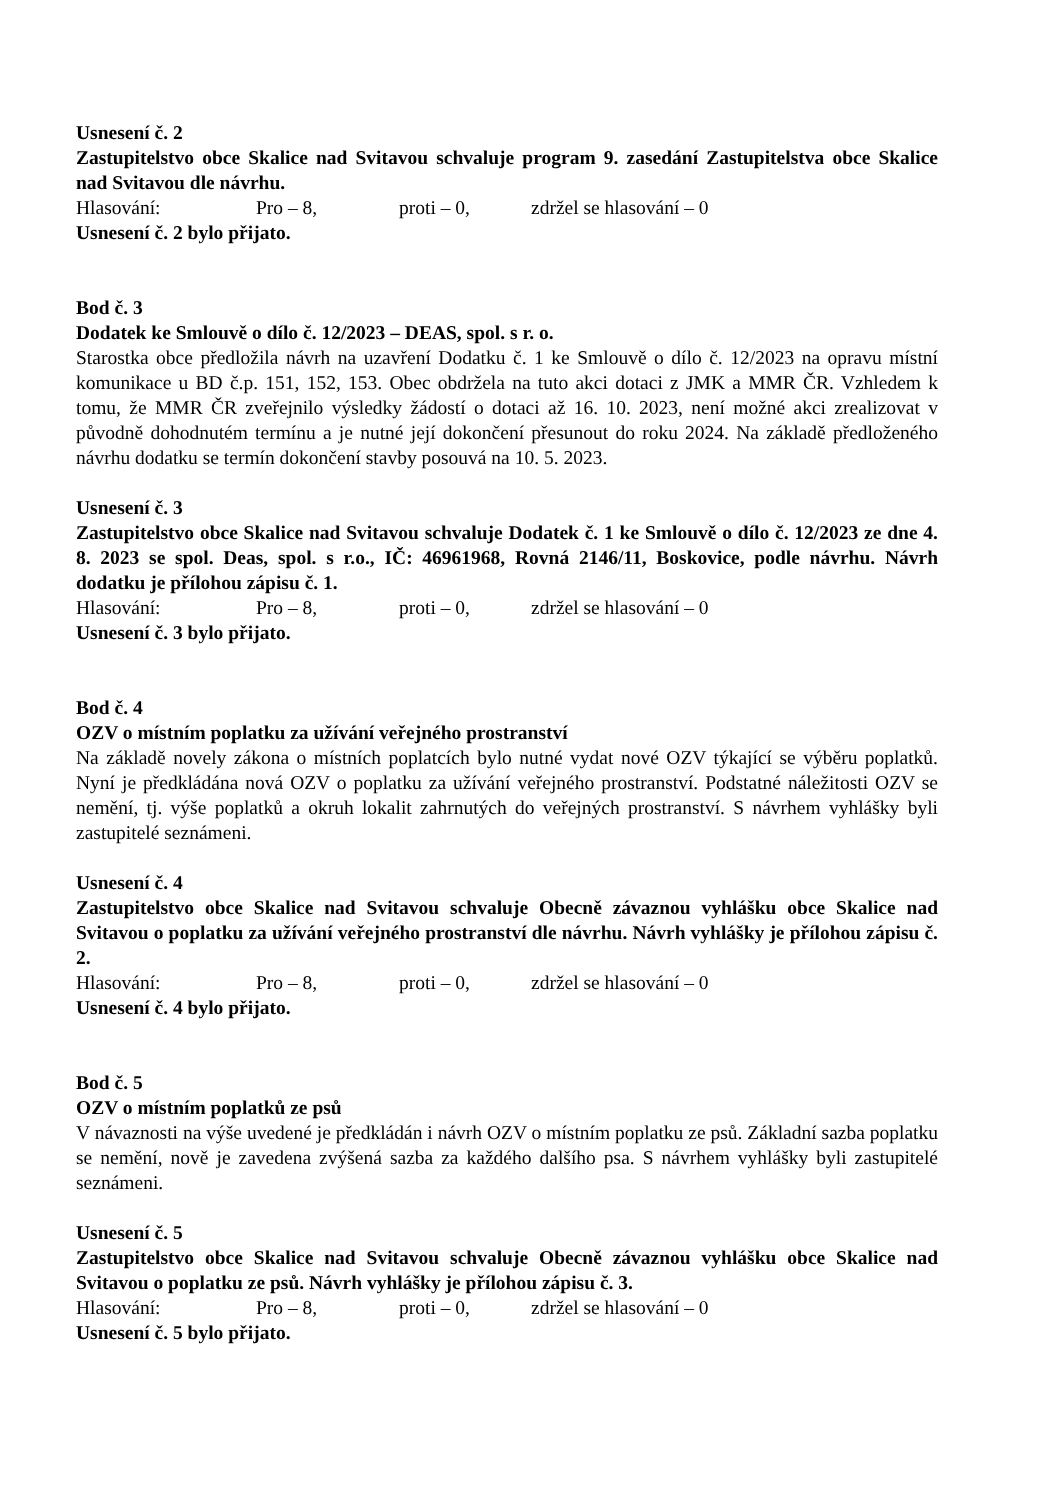Usnesení č. 2
Zastupitelstvo obce Skalice nad Svitavou schvaluje program 9. zasedání Zastupitelstva obce Skalice nad Svitavou dle návrhu.
Hlasování: Pro – 8, proti – 0, zdržel se hlasování – 0
Usnesení č. 2 bylo přijato.
Bod č. 3
Dodatek ke Smlouvě o dílo č. 12/2023 – DEAS, spol. s r. o.
Starostka obce předložila návrh na uzavření Dodatku č. 1 ke Smlouvě o dílo č. 12/2023 na opravu místní komunikace u BD č.p. 151, 152, 153. Obec obdržela na tuto akci dotaci z JMK a MMR ČR. Vzhledem k tomu, že MMR ČR zveřejnilo výsledky žádostí o dotaci až 16. 10. 2023, není možné akci zrealizovat v původně dohodnutém termínu a je nutné její dokončení přesunout do roku 2024. Na základě předloženého návrhu dodatku se termín dokončení stavby posouvá na 10. 5. 2023.
Usnesení č. 3
Zastupitelstvo obce Skalice nad Svitavou schvaluje Dodatek č. 1 ke Smlouvě o dílo č. 12/2023 ze dne 4. 8. 2023 se spol. Deas, spol. s r.o., IČ: 46961968, Rovná 2146/11, Boskovice, podle návrhu. Návrh dodatku je přílohou zápisu č. 1.
Hlasování: Pro – 8, proti – 0, zdržel se hlasování – 0
Usnesení č. 3 bylo přijato.
Bod č. 4
OZV o místním poplatku za užívání veřejného prostranství
Na základě novely zákona o místních poplatcích bylo nutné vydat nové OZV týkající se výběru poplatků. Nyní je předkládána nová OZV o poplatku za užívání veřejného prostranství. Podstatné náležitosti OZV se nemění, tj. výše poplatků a okruh lokalit zahrnutých do veřejných prostranství. S návrhem vyhlášky byli zastupitelé seznámeni.
Usnesení č. 4
Zastupitelstvo obce Skalice nad Svitavou schvaluje Obecně závaznou vyhlášku obce Skalice nad Svitavou o poplatku za užívání veřejného prostranství dle návrhu. Návrh vyhlášky je přílohou zápisu č. 2.
Hlasování: Pro – 8, proti – 0, zdržel se hlasování – 0
Usnesení č. 4 bylo přijato.
Bod č. 5
OZV o místním poplatků ze psů
V návaznosti na výše uvedené je předkládán i návrh OZV o místním poplatku ze psů. Základní sazba poplatku se nemění, nově je zavedena zvýšená sazba za každého dalšího psa. S návrhem vyhlášky byli zastupitelé seznámeni.
Usnesení č. 5
Zastupitelstvo obce Skalice nad Svitavou schvaluje Obecně závaznou vyhlášku obce Skalice nad Svitavou o poplatku ze psů. Návrh vyhlášky je přílohou zápisu č. 3.
Hlasování: Pro – 8, proti – 0, zdržel se hlasování – 0
Usnesení č. 5 bylo přijato.